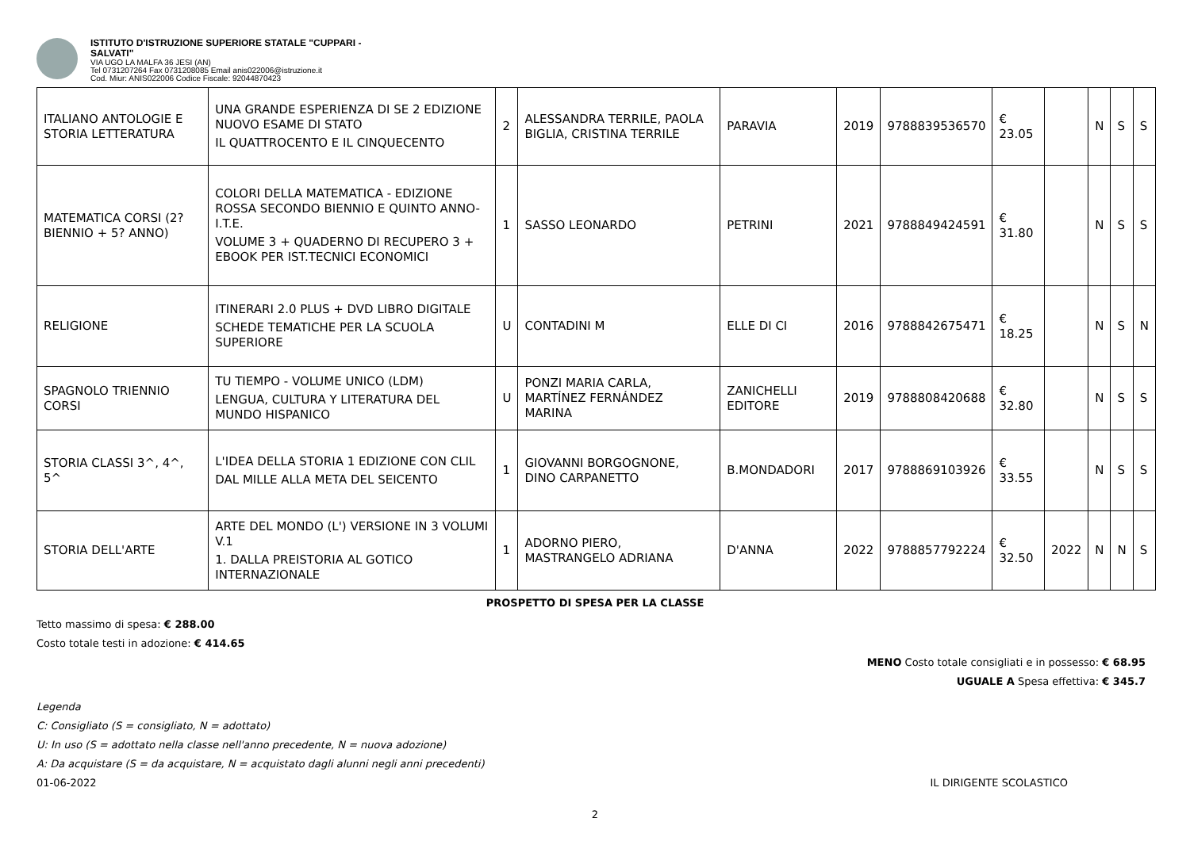ISTITUTO D'ISTRUZIONE SUPERIORE STATALE "CUPPARI -
SALVATI"
VIA UGO LA MALFA 36 JESI (AN)
Tel 0731207264 Fax 0731208085 Email anis022006@istruzione.it
Cod. Miur: ANIS022006 Codice Fiscale: 92044870423
| ITALIANO ANTOLOGIE E STORIA LETTERATURA | UNA GRANDE ESPERIENZA DI SE 2 EDIZIONE NUOVO ESAME DI STATO IL QUATTROCENTO E IL CINQUECENTO | 2 | ALESSANDRA TERRILE, PAOLA BIGLIA, CRISTINA TERRILE | PARAVIA | 2019 | 9788839536570 | € 23.05 | | N | S | S |
| MATEMATICA CORSI (2? BIENNIO + 5? ANNO) | COLORI DELLA MATEMATICA - EDIZIONE ROSSA SECONDO BIENNIO E QUINTO ANNO-I.T.E. VOLUME 3 + QUADERNO DI RECUPERO 3 + EBOOK PER IST.TECNICI ECONOMICI | 1 | SASSO LEONARDO | PETRINI | 2021 | 9788849424591 | € 31.80 | | N | S | S |
| RELIGIONE | ITINERARI 2.0 PLUS + DVD LIBRO DIGITALE SCHEDE TEMATICHE PER LA SCUOLA SUPERIORE | U | CONTADINI M | ELLE DI CI | 2016 | 9788842675471 | € 18.25 | | N | S | N |
| SPAGNOLO TRIENNIO CORSI | TU TIEMPO - VOLUME UNICO (LDM) LENGUA, CULTURA Y LITERATURA DEL MUNDO HISPANICO | U | PONZI MARIA CARLA, MARTÍNEZ FERNÁNDEZ MARINA | ZANICHELLI EDITORE | 2019 | 9788808420688 | € 32.80 | | N | S | S |
| STORIA CLASSI 3^, 4^, 5^ | L'IDEA DELLA STORIA 1 EDIZIONE CON CLIL DAL MILLE ALLA META DEL SEICENTO | 1 | GIOVANNI BORGOGNONE, DINO CARPANETTO | B.MONDADORI | 2017 | 9788869103926 | € 33.55 | | N | S | S |
| STORIA DELL'ARTE | ARTE DEL MONDO (L') VERSIONE IN 3 VOLUMI V.1 1. DALLA PREISTORIA AL GOTICO INTERNAZIONALE | 1 | ADORNO PIERO, MASTRANGELO ADRIANA | D'ANNA | 2022 | 9788857792224 | € 32.50 | 2022 | N | N | S |
PROSPETTO DI SPESA PER LA CLASSE
Tetto massimo di spesa: € 288.00
Costo totale testi in adozione: € 414.65
MENO Costo totale consigliati e in possesso: € 68.95
UGUALE A Spesa effettiva: € 345.7
Legenda
C: Consigliato (S = consigliato, N = adottato)
U: In uso (S = adottato nella classe nell'anno precedente, N = nuova adozione)
A: Da acquistare (S = da acquistare, N = acquistato dagli alunni negli anni precedenti)
01-06-2022 IL DIRIGENTE SCOLASTICO
2